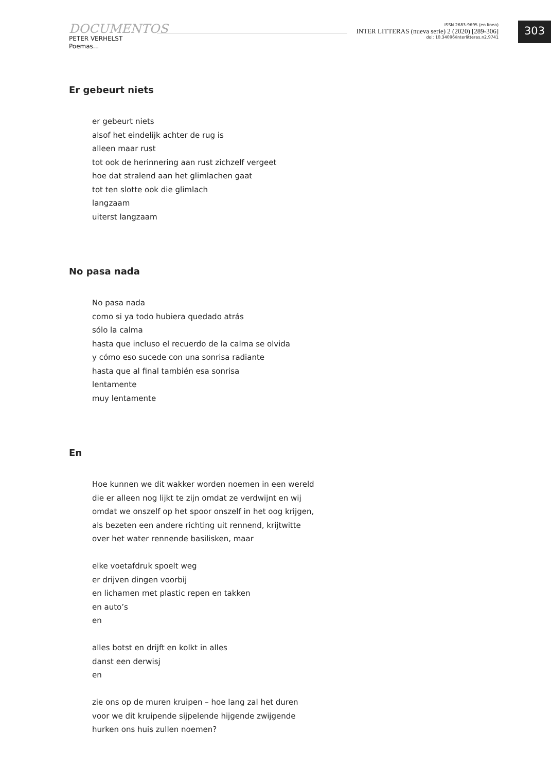DOCUMENTOS
PETER VERHELST
Poemas...
ISSN 2683-9695 (en línea)
INTER LITTERAS (nueva serie) 2 (2020) [289-306]
doi: 10.34096/interlitteras.n2.9741
303
Er gebeurt niets
er gebeurt niets
alsof het eindelijk achter de rug is
alleen maar rust
tot ook de herinnering aan rust zichzelf vergeet
hoe dat stralend aan het glimlachen gaat
tot ten slotte ook die glimlach
langzaam
uiterst langzaam
No pasa nada
No pasa nada
como si ya todo hubiera quedado atrás
sólo la calma
hasta que incluso el recuerdo de la calma se olvida
y cómo eso sucede con una sonrisa radiante
hasta que al final también esa sonrisa
lentamente
muy lentamente
En
Hoe kunnen we dit wakker worden noemen in een wereld
die er alleen nog lijkt te zijn omdat ze verdwijnt en wij
omdat we onszelf op het spoor onszelf in het oog krijgen,
als bezeten een andere richting uit rennend, krijtwitte
over het water rennende basilisken, maar
elke voetafdruk spoelt weg
er drijven dingen voorbij
en lichamen met plastic repen en takken
en auto’s
en
alles botst en drijft en kolkt in alles
danst een derwisj
en
zie ons op de muren kruipen – hoe lang zal het duren
voor we dit kruipende sijpelende hijgende zwijgende
hurken ons huis zullen noemen?